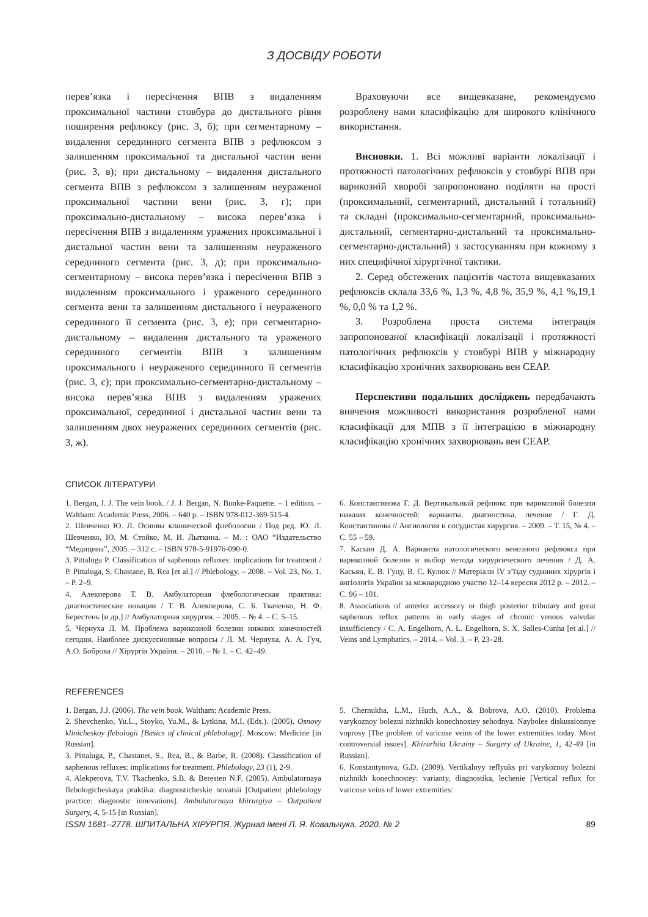З ДОСВІДУ РОБОТИ
перев’язка і пересічення ВПВ з видаленням проксимальної частини стовбура до дистального рівня поширення рефлюксу (рис. 3, б); при сегментарному – видалення серединного сегмента ВПВ з рефлюксом з залишенням проксимальної та дистальної частин вени (рис. 3, в); при дистальному – видалення дистального сегмента ВПВ з рефлюксом з залишенням неураженої проксимальної частини вени (рис. 3, г); при проксимально-дистальному – висока перев’язка і пересічення ВПВ з видаленням уражених проксимальної і дистальної частин вени та залишенням неураженого серединного сегмента (рис. 3, д); при проксимально-сегментарному – висока перев’язка і пересічення ВПВ з видаленням проксимального і ураженого серединного сегмента вени та залишенням дистального і неураженого серединного її сегмента (рис. 3, е); при сегментарно-дистальному – видалення дистального та ураженого серединного сегментів ВПВ з залишенням проксимального і неураженого серединного її сегментів (рис. 3, є); при проксимально-сегментарно-дистальному – висока перев’язка ВПВ з видаленням уражених проксимальної, серединної і дистальної частин вени та залишенням двох неуражених серединних сегментів (рис. 3, ж).
Враховуючи все вищевказане, рекомендуємо розроблену нами класифікацію для широкого клінічного використання.
Висновки. 1. Всі можливі варіанти локалізації і протяжності патологічних рефлюксів у стовбурі ВПВ при варикозній хворобі запропоновано поділяти на прості (проксимальний, сегментарний, дистальний і тотальний) та складні (проксимально-сегментарний, проксимально-дистальний, сегментарно-дистальний та проксимально-сегментарно-дистальний) з застосуванням при кожному з них специфічної хірургічної тактики.
2. Серед обстежених пацієнтів частота вищевказаних рефлюксів склала 33,6 %, 1,3 %, 4,8 %, 35,9 %, 4,1 %,19,1 %, 0,0 % та 1,2 %.
3. Розроблена проста система інтеграція запропонованої класифікації локалізації і протяжності патологічних рефлюксів у стовбурі ВПВ у міжнародну класифікацію хронічних захворювань вен CEAP.
Перспективи подальших досліджень передбачають вивчення можливості використання розробленої нами класифікації для МПВ з її інтеграцією в міжнародну класифікацію хронічних захворювань вен CEAP.
СПИСОК ЛІТЕРАТУРИ
1. Bergan, J. J. The vein book. / J. J. Bergan, N. Bunke-Paquette. – 1 edition. – Waltham: Academic Press, 2006. – 640 p. – ISBN 978-012-369-515-4.
2. Шевченко Ю. Л. Основы клинической флебологии / Под ред. Ю. Л. Шевченко, Ю. М. Стойко, М. И. Лыткина. – М. : ОАО “Издательство “Медицина”, 2005. – 312 с. – ISBN 978-5-91976-090-0.
3. Pittaluga P. Classification of saphenous refluxes: implications for treatment / P. Pittaluga, S. Chastane, B. Rea [et al.] // Phlebology. – 2008. – Vol. 23, No. 1. – P. 2–9.
4. Алекперова Т. В. Амбулаторная флебологическая практика: диагностические новации / Т. В. Алекперова, С. Б. Ткаченко, Н. Ф. Берестень [и др.] // Амбулаторная хирургия. – 2005. – № 4. – С. 5–15.
5. Чернуха Л. М. Проблема варикозной болезни нижних конечностей сегодня. Наиболее дискуссионные вопросы / Л. М. Чернуха, А. А. Гуч, А.О. Боброва // Хірургія України. – 2010. – № 1. – С. 42–49.
6. Константинова Г. Д. Вертикальный рефлюкс при варикозной болезни нижних конечностей: варианты, диагностика, лечение / Г. Д. Константинова // Ангиология и сосудистая хирургия. – 2009. – Т. 15, № 4. – С. 55 – 59.
7. Касьян Д. А. Варианты патологического венозного рефлюкса при варикозной болезни и выбор метода хирургического лечения / Д. А. Касьян, Е. В. Гуцу, В. С. Кулюк // Матеріали IV з’їзду судинних хірургів і ангіологів України за міжнародною участю 12–14 вересня 2012 р. – 2012. – С. 96 – 101.
8. Associations of anterior accessory or thigh posterior tributary and great saphenous reflux patterns in early stages of chronic venous valvular insufficiency / C. A. Engelhorn, A. L. Engelhorn, S. X. Salles-Cunha [et al.] // Veins and Lymphatics. – 2014. – Vol. 3. – P. 23–28.
REFERENCES
1. Bergan, J.J. (2006). The vein book. Waltham: Academic Press.
2. Shevchenko, Yu.L., Stoyko, Yu.M., & Lytkina, M.I. (Eds.). (2005). Osnovy klinicheskoy flebologii [Basics of clinical phlebology]. Moscow: Medicine [in Russian].
3. Pittaluga, P., Chastanet, S., Rea, B., & Barbe, R. (2008). Classification of saphenous refluxes: implications for treatment. Phlebology, 23 (1), 2-9.
4. Alekperova, T.V. Tkachenko, S.B. & Beresten N.F. (2005). Ambulatornaya flebologicheskaya praktika: diagnosticheskie novatsii [Outpatient phlebology practice: diagnostic innovations]. Ambulatornaya khirurgiya – Outpatient Surgery, 4, 5-15 [in Russian].
5. Chernukha, L.M., Huch, A.A., & Bobrova, A.O. (2010). Problema varykoznoy bolezni nizhnikh konechnostey sehodnya. Naybolee diskussionnye voprosy [The problem of varicose veins of the lower extremities today. Most controversial issues]. Khirurhiia Ukrainy – Surgery of Ukraine, 1, 42-49 [in Russian].
6. Konstantynova, G.D. (2009). Vertikalnyy reflyuks pri varykoznoy bolezni nizhnikh konechnostey: varianty, diagnostika, lechenie [Vertical reflux for varicose veins of lower extremities:
ISSN 1681–2778. ШПИТАЛЬНА ХІРУРГІЯ. Журнал імені Л. Я. Ковальчука. 2020. № 2 89